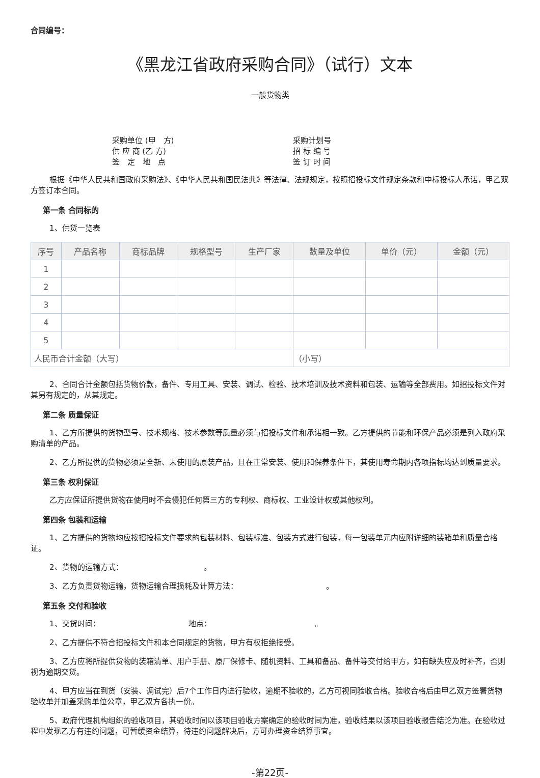合同编号：
《黑龙江省政府采购合同》（试行）文本
一般货物类
采购单位 (甲　方)
供 应 商 (乙 方)
签　定　地　点
采购计划号
招 标 编 号
签 订 时 间
根据《中华人民共和国政府采购法》、《中华人民共和国民法典》等法律、法规规定，按照招投标文件规定条款和中标投标人承诺，甲乙双方签订本合同。
第一条 合同标的
1、供货一览表
| 序号 | 产品名称 | 商标品牌 | 规格型号 | 生产厂家 | 数量及单位 | 单价（元） | 金额（元） |
| --- | --- | --- | --- | --- | --- | --- | --- |
| 1 | | | | | | | |
| 2 | | | | | | | |
| 3 | | | | | | | |
| 4 | | | | | | | |
| 5 | | | | | | | |
| 人民币合计金额（大写） | | | | | （小写） | | |
2、合同合计金额包括货物价款，备件、专用工具、安装、调试、检验、技术培训及技术资料和包装、运输等全部费用。如招投标文件对其另有规定的，从其规定。
第二条 质量保证
1、乙方所提供的货物型号、技术规格、技术参数等质量必须与招投标文件和承诺相一致。乙方提供的节能和环保产品必须是列入政府采购清单的产品。
2、乙方所提供的货物必须是全新、未使用的原装产品，且在正常安装、使用和保养条件下，其使用寿命期内各项指标均达到质量要求。
第三条 权利保证
乙方应保证所提供货物在使用时不会侵犯任何第三方的专利权、商标权、工业设计权或其他权利。
第四条 包装和运输
1、乙方提供的货物均应按招投标文件要求的包装材料、包装标准、包装方式进行包装，每一包装单元内应附详细的装箱单和质量合格证。
2、货物的运输方式：　　　　　　　　　　　。
3、乙方负责货物运输，货物运输合理损耗及计算方法：　　　　　　　　　　　　。
第五条 交付和验收
1、交货时间：　　　　　　　　　　　　地点：　　　　　　　　　　　　　　。
2、乙方提供不符合招投标文件和本合同规定的货物，甲方有权拒绝接受。
3、乙方应将所提供货物的装箱清单、用户手册、原厂保修卡、随机资料、工具和备品、备件等交付给甲方，如有缺失应及时补齐，否则视为逾期交货。
4、甲方应当在到货（安装、调试完）后7个工作日内进行验收，逾期不验收的，乙方可视同验收合格。验收合格后由甲乙双方签署货物验收单并加盖采购单位公章，甲乙双方各执一份。
5、政府代理机构组织的验收项目，其验收时间以该项目验收方案确定的验收时间为准，验收结果以该项目验收报告结论为准。在验收过程中发现乙方有违约问题，可暂缓资金结算，待违约问题解决后，方可办理资金结算事宜。
-第22页-